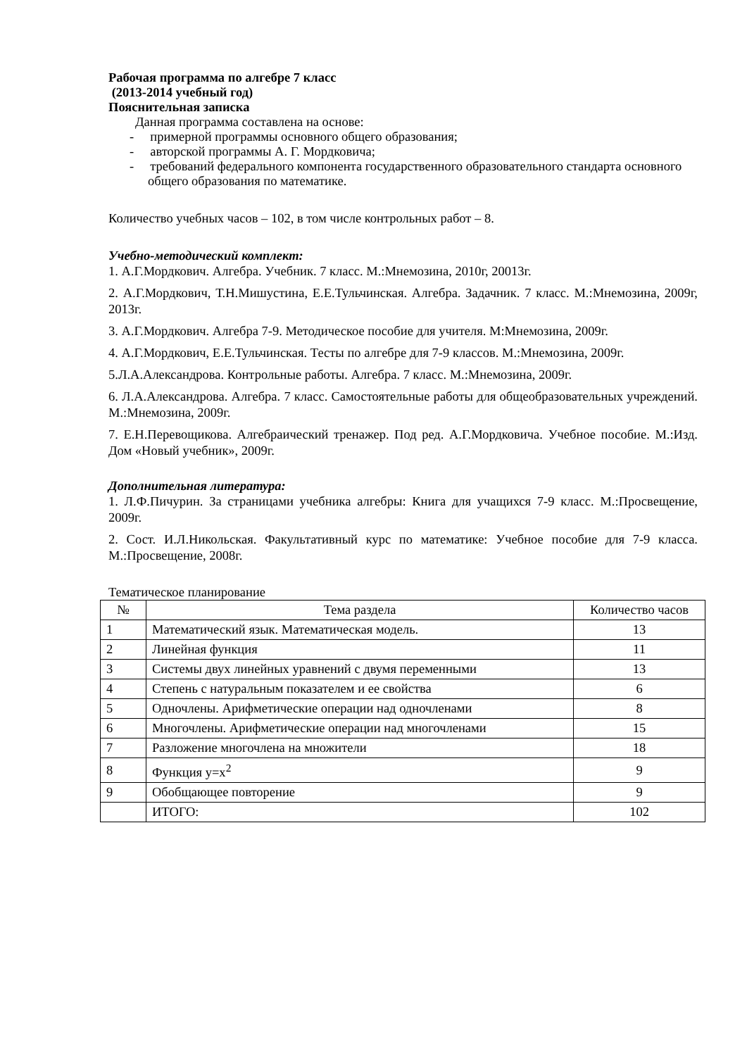Рабочая программа по алгебре 7 класс
(2013-2014 учебный год)
Пояснительная записка
Данная программа составлена на основе:
- примерной программы основного общего образования;
- авторской программы А. Г. Мордковича;
- требований федерального компонента государственного образовательного стандарта основного общего образования по математике.
Количество учебных часов – 102, в том числе контрольных работ – 8.
Учебно-методический комплект:
1. А.Г.Мордкович. Алгебра. Учебник. 7 класс. М.:Мнемозина, 2010г, 20013г.
2. А.Г.Мордкович, Т.Н.Мишустина, Е.Е.Тульчинская. Алгебра. Задачник. 7 класс. М.:Мнемозина, 2009г, 2013г.
3. А.Г.Мордкович. Алгебра 7-9. Методическое пособие для учителя. М:Мнемозина, 2009г.
4. А.Г.Мордкович, Е.Е.Тульчинская. Тесты по алгебре для 7-9 классов. М.:Мнемозина, 2009г.
5.Л.А.Александрова. Контрольные работы. Алгебра. 7 класс. М.:Мнемозина, 2009г.
6. Л.А.Александрова. Алгебра. 7 класс. Самостоятельные работы для общеобразовательных учреждений. М.:Мнемозина, 2009г.
7. Е.Н.Перевощикова. Алгебраический тренажер. Под ред. А.Г.Мордковича. Учебное пособие. М.:Изд. Дом «Новый учебник», 2009г.
Дополнительная литература:
1. Л.Ф.Пичурин. За страницами учебника алгебры: Книга для учащихся 7-9 класс. М.:Просвещение, 2009г.
2. Сост. И.Л.Никольская. Факультативный курс по математике: Учебное пособие для 7-9 класса. М.:Просвещение, 2008г.
Тематическое планирование
| № | Тема раздела | Количество часов |
| --- | --- | --- |
| 1 | Математический язык. Математическая модель. | 13 |
| 2 | Линейная функция | 11 |
| 3 | Системы двух линейных уравнений с двумя переменными | 13 |
| 4 | Степень с натуральным показателем и ее свойства | 6 |
| 5 | Одночлены. Арифметические операции над одночленами | 8 |
| 6 | Многочлены. Арифметические операции над многочленами | 15 |
| 7 | Разложение многочлена на множители | 18 |
| 8 | Функция y=x<sup>2</sup> | 9 |
| 9 | Обобщающее повторение | 9 |
| | ИТОГО: | 102 |